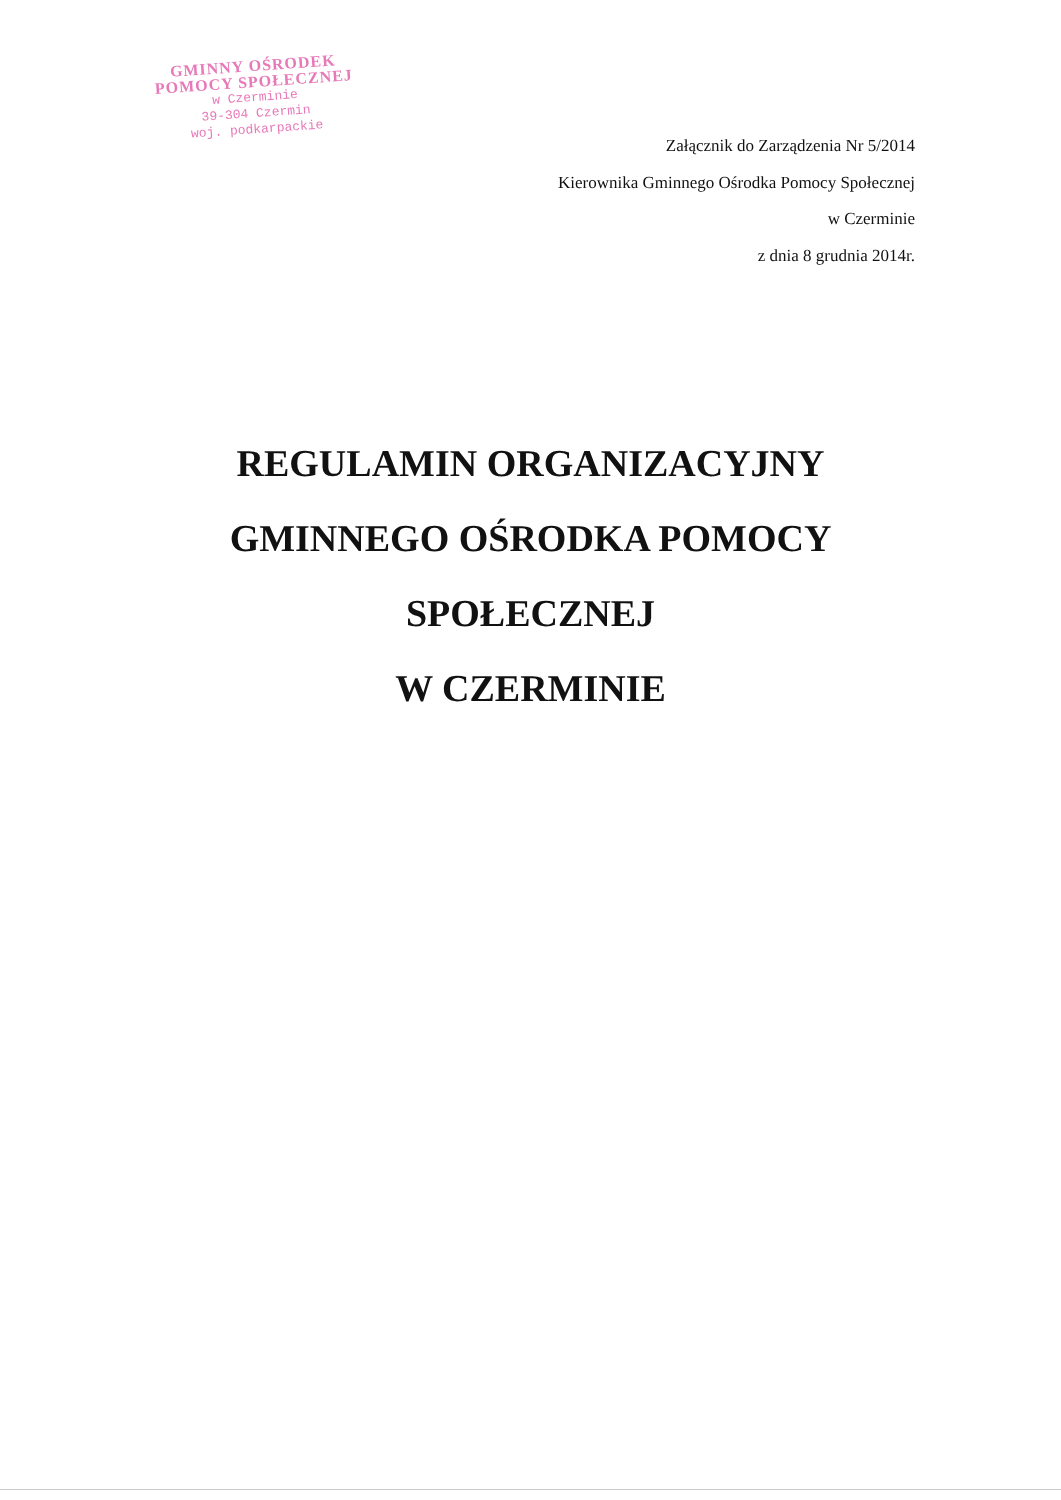GMINNY OŚRODEK
POMOCY SPOŁECZNEJ
w Czerminie
39-304 Czermin
woj. podkarpackie
Załącznik do Zarządzenia Nr 5/2014
Kierownika Gminnego Ośrodka Pomocy Społecznej
w Czerminie
z dnia 8 grudnia 2014r.
REGULAMIN ORGANIZACYJNY
GMINNEGO OŚRODKA POMOCY
SPOŁECZNEJ
W CZERMINIE